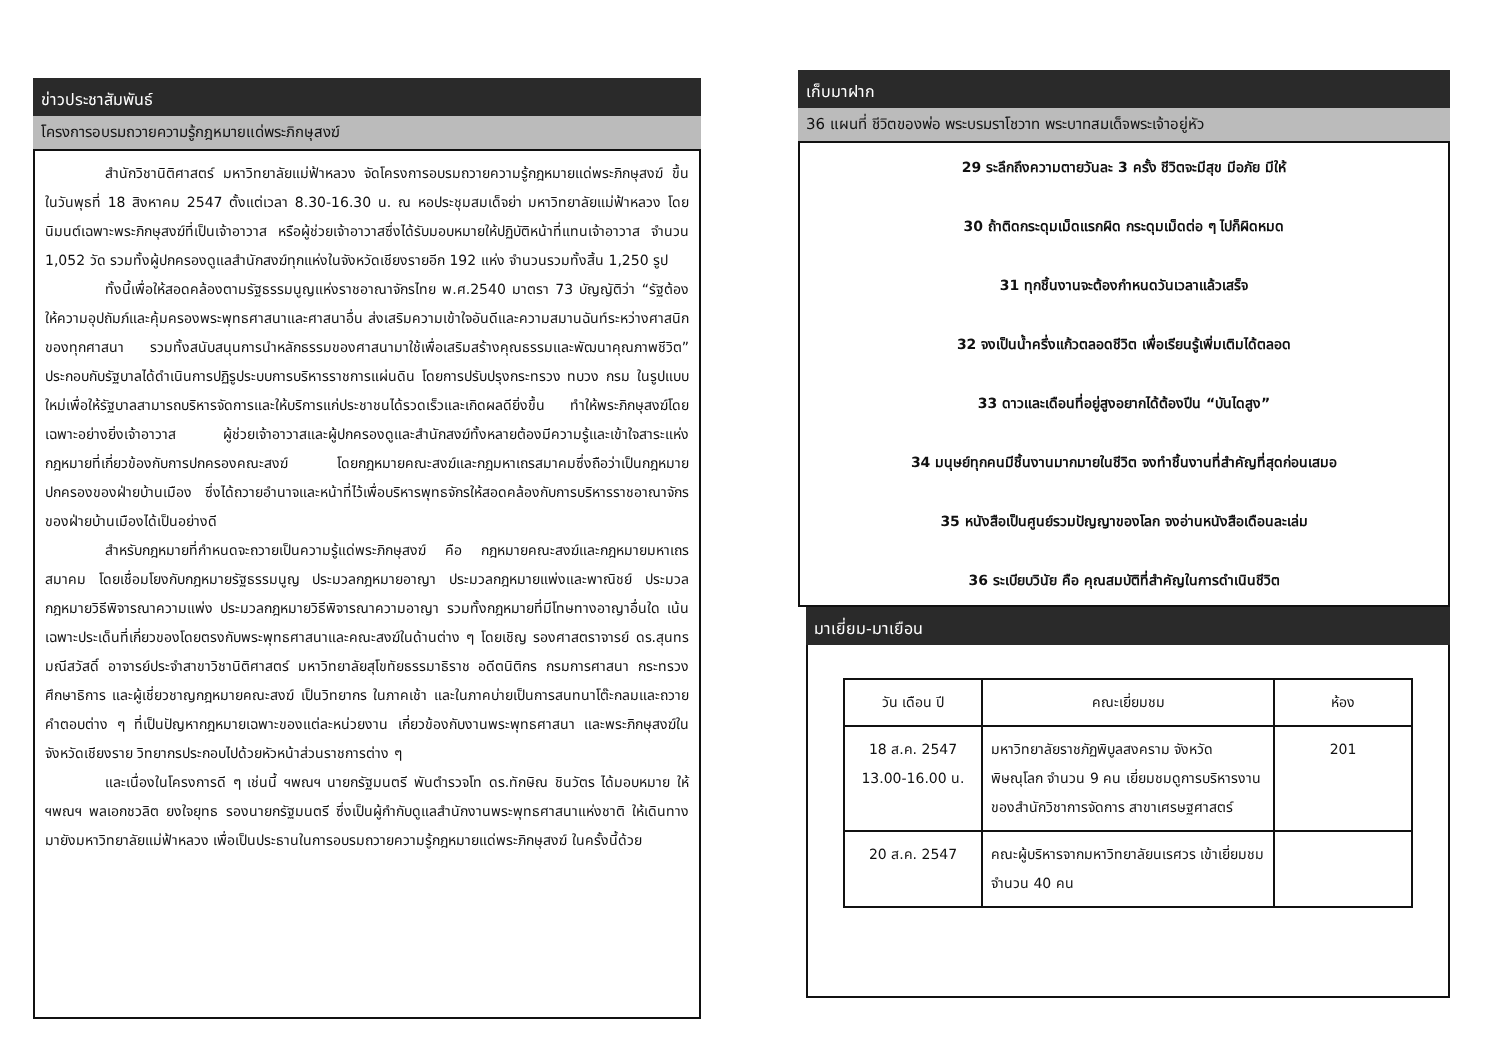ข่าวประชาสัมพันธ์
โครงการอบรมถวายความรู้กฎหมายแด่พระภิกษุสงฆ์
สำนักวิชานิติศาสตร์ มหาวิทยาลัยแม่ฟ้าหลวง จัดโครงการอบรมถวายความรู้กฎหมายแด่พระภิกษุสงฆ์ ขึ้นในวันพุธที่ 18 สิงหาคม 2547 ตั้งแต่เวลา 8.30-16.30 น. ณ หอประชุมสมเด็จย่า มหาวิทยาลัยแม่ฟ้าหลวง โดยนิมนต์เฉพาะพระภิกษุสงฆ์ที่เป็นเจ้าอาวาส หรือผู้ช่วยเจ้าอาวาสซึ่งได้รับมอบหมายให้ปฏิบัติหน้าที่แทนเจ้าอาวาส จำนวน 1,052 วัด รวมทั้งผู้ปกครองดูแลสำนักสงฆ์ทุกแห่งในจังหวัดเชียงรายอีก 192 แห่ง จำนวนรวมทั้งสิ้น 1,250 รูป
ทั้งนี้เพื่อให้สอดคล้องตามรัฐธรรมนูญแห่งราชอาณาจักรไทย พ.ศ.2540 มาตรา 73 บัญญัติว่า “รัฐต้องให้ความอุปถัมภ์และคุ้มครองพระพุทธศาสนาและศาสนาอื่น ส่งเสริมความเข้าใจอันดีและความสมานฉันท์ระหว่างศาสนิกของทุกศาสนา รวมทั้งสนับสนุนการนำหลักธรรมของศาสนามาใช้เพื่อเสริมสร้างคุณธรรมและพัฒนาคุณภาพชีวิต” ประกอบกับรัฐบาลได้ดำเนินการปฏิรูประบบการบริหารราชการแผ่นดิน โดยการปรับปรุงกระทรวง ทบวง กรม ในรูปแบบใหม่เพื่อให้รัฐบาลสามารถบริหารจัดการและให้บริการแก่ประชาชนได้รวดเร็วและเกิดผลดียิ่งขึ้น ทำให้พระภิกษุสงฆ์โดยเฉพาะอย่างยิ่งเจ้าอาวาส ผู้ช่วยเจ้าอาวาสและผู้ปกครองดูและสำนักสงฆ์ทั้งหลายต้องมีความรู้และเข้าใจสาระแห่งกฎหมายที่เกี่ยวข้องกับการปกครองคณะสงฆ์ โดยกฎหมายคณะสงฆ์และกฎมหาเถรสมาคมซึ่งถือว่าเป็นกฎหมายปกครองของฝ่ายบ้านเมือง ซึ่งได้ถวายอำนาจและหน้าที่ไว้เพื่อบริหารพุทธจักรให้สอดคล้องกับการบริหารราชอาณาจักรของฝ่ายบ้านเมืองได้เป็นอย่างดี
สำหรับกฎหมายที่กำหนดจะถวายเป็นความรู้แด่พระภิกษุสงฆ์ คือ กฎหมายคณะสงฆ์และกฎหมายมหาเถรสมาคม โดยเชื่อมโยงกับกฎหมายรัฐธรรมนูญ ประมวลกฎหมายอาญา ประมวลกฎหมายแพ่งและพาณิชย์ ประมวลกฎหมายวิธีพิจารณาความแพ่ง ประมวลกฎหมายวิธีพิจารณาความอาญา รวมทั้งกฎหมายที่มีโทษทางอาญาอื่นใด เน้นเฉพาะประเด็นที่เกี่ยวของโดยตรงกับพระพุทธศาสนาและคณะสงฆ์ในด้านต่าง ๆ โดยเชิญ รองศาสตราจารย์ ดร.สุนทร มณีสวัสดิ์ อาจารย์ประจำสาขาวิชานิติศาสตร์ มหาวิทยาลัยสุโขทัยธรรมาธิราช อดีตนิติกร กรมการศาสนา กระทรวงศึกษาธิการ และผู้เชี่ยวชาญกฎหมายคณะสงฆ์ เป็นวิทยากร ในภาคเช้า และในภาคบ่ายเป็นการสนทนาโต๊ะกลมและถวายคำตอบต่าง ๆ ที่เป็นปัญหากฎหมายเฉพาะของแต่ละหน่วยงาน เกี่ยวข้องกับงานพระพุทธศาสนา และพระภิกษุสงฆ์ในจังหวัดเชียงราย วิทยากรประกอบไปด้วยหัวหน้าส่วนราชการต่าง ๆ
และเนื่องในโครงการดี ๆ เช่นนี้ ฯพณฯ นายกรัฐมนตรี พันตำรวจโท ดร.ทักษิณ ชินวัตร ได้มอบหมาย ให้ ฯพณฯ พลเอกชวลิต ยงใจยุทธ รองนายกรัฐมนตรี ซึ่งเป็นผู้กำกับดูแลสำนักงานพระพุทธศาสนาแห่งชาติ ให้เดินทางมายังมหาวิทยาลัยแม่ฟ้าหลวง เพื่อเป็นประธานในการอบรมถวายความรู้กฎหมายแด่พระภิกษุสงฆ์ ในครั้งนี้ด้วย
เก็บมาฝาก
36 แผนที่ ชีวิตของพ่อ พระบรมราโชวาท พระบาทสมเด็จพระเจ้าอยู่หัว
29 ระลึกถึงความตายวันละ 3 ครั้ง ชีวิตจะมีสุข มีอภัย มีให้
30 ถ้าติดกระดุมเม็ดแรกผิด กระดุมเม็ดต่อ ๆ ไปก็ผิดหมด
31 ทุกชิ้นงานจะต้องกำหนดวันเวลาแล้วเสร็จ
32 จงเป็นน้ำครึ่งแก้วตลอดชีวิต เพื่อเรียนรู้เพิ่มเติมได้ตลอด
33 ดาวและเดือนที่อยู่สูงอยากได้ต้องปีน “บันไดสูง”
34 มนุษย์ทุกคนมีชิ้นงานมากมายในชีวิต จงทำชิ้นงานที่สำคัญที่สุดก่อนเสมอ
35 หนังสือเป็นศูนย์รวมปัญญาของโลก จงอ่านหนังสือเดือนละเล่ม
36 ระเบียบวินัย คือ คุณสมบัติที่สำคัญในการดำเนินชีวิต
มาเยี่ยม-มาเยือน
| วัน เดือน ปี | คณะเยี่ยมชม | ห้อง |
| --- | --- | --- |
| 18 ส.ค. 2547 13.00-16.00 น. | มหาวิทยาลัยราชภัฏพิบูลสงคราม จังหวัดพิษณุโลก จำนวน 9 คน เยี่ยมชมดูการบริหารงานของสำนักวิชาการจัดการ สาขาเศรษฐศาสตร์ | 201 |
| 20 ส.ค. 2547 | คณะผู้บริหารจากมหาวิทยาลัยนเรศวร เข้าเยี่ยมชม จำนวน 40 คน | |